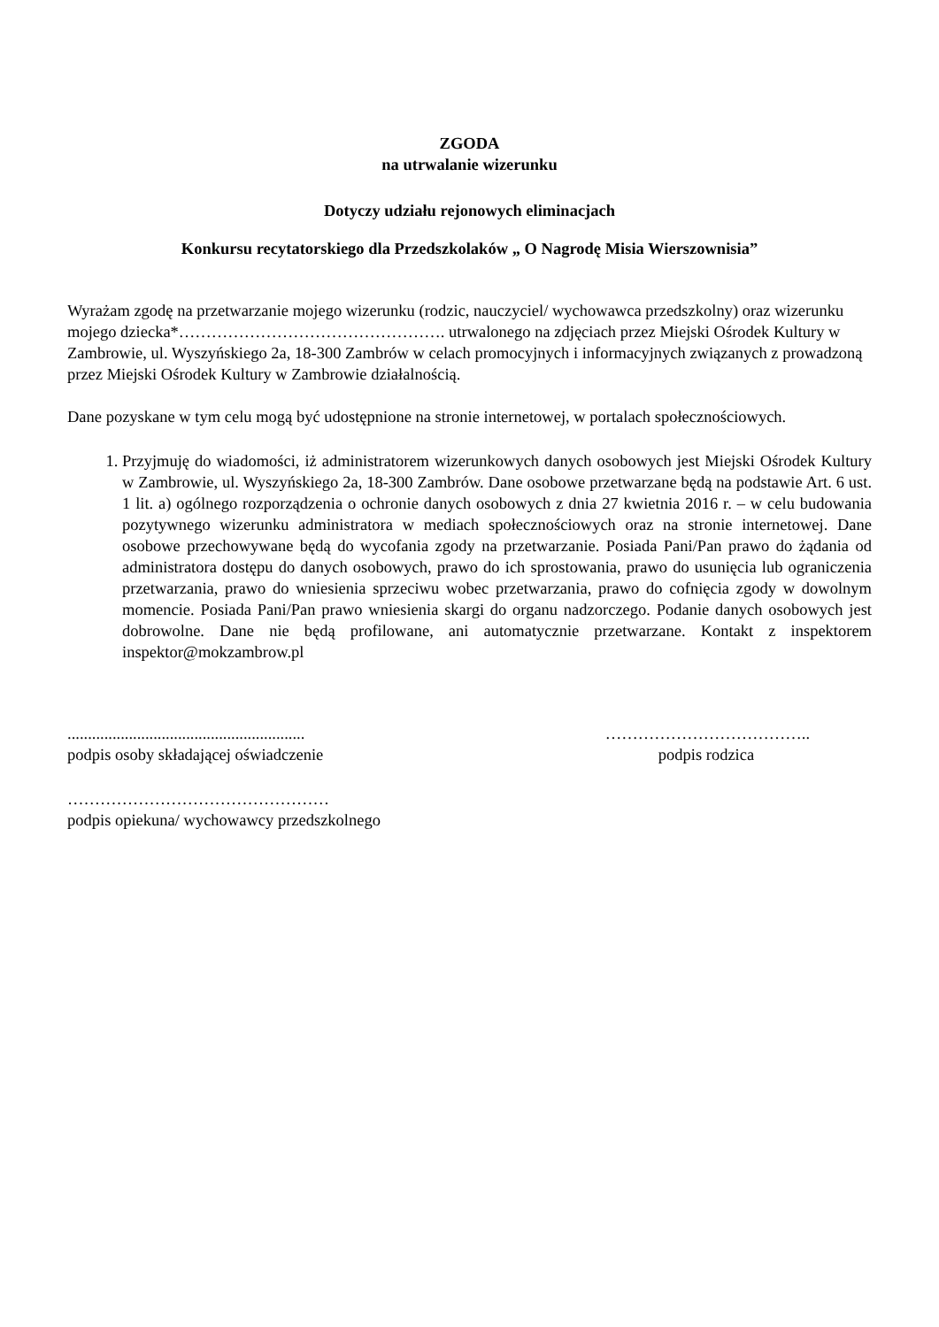ZGODA
na utrwalanie wizerunku
Dotyczy udziału rejonowych eliminacjach
Konkursu recytatorskiego dla Przedszkolaków „ O Nagrodę Misia Wierszownisia”
Wyrażam zgodę na przetwarzanie mojego wizerunku (rodzic, nauczyciel/ wychowawca przedszkolny) oraz wizerunku mojego dziecka*…………………………………………. utrwalonego na zdjęciach przez Miejski Ośrodek Kultury w Zambrowie, ul. Wyszyńskiego 2a, 18-300 Zambrów w celach promocyjnych i informacyjnych związanych z prowadzoną przez Miejski Ośrodek Kultury w Zambrowie działalnością.
Dane pozyskane w tym celu mogą być udostępnione na stronie internetowej, w portalach społecznościowych.
1. Przyjmuję do wiadomości, iż administratorem wizerunkowych danych osobowych jest Miejski Ośrodek Kultury w Zambrowie, ul. Wyszyńskiego 2a, 18-300 Zambrów. Dane osobowe przetwarzane będą na podstawie Art. 6 ust. 1 lit. a) ogólnego rozporządzenia o ochronie danych osobowych z dnia 27 kwietnia 2016 r. – w celu budowania pozytywnego wizerunku administratora w mediach społecznościowych oraz na stronie internetowej. Dane osobowe przechowywane będą do wycofania zgody na przetwarzanie. Posiada Pani/Pan prawo do żądania od administratora dostępu do danych osobowych, prawo do ich sprostowania, prawo do usunięcia lub ograniczenia przetwarzania, prawo do wniesienia sprzeciwu wobec przetwarzania, prawo do cofnięcia zgody w dowolnym momencie. Posiada Pani/Pan prawo wniesienia skargi do organu nadzorczego. Podanie danych osobowych jest dobrowolne. Dane nie będą profilowane, ani automatycznie przetwarzane. Kontakt z inspektorem inspektor@mokzambrow.pl
..........................................................
podpis osoby składającej oświadczenie
………………………………..
podpis rodzica
…………………………………………
podpis opiekuna/ wychowawcy przedszkolnego